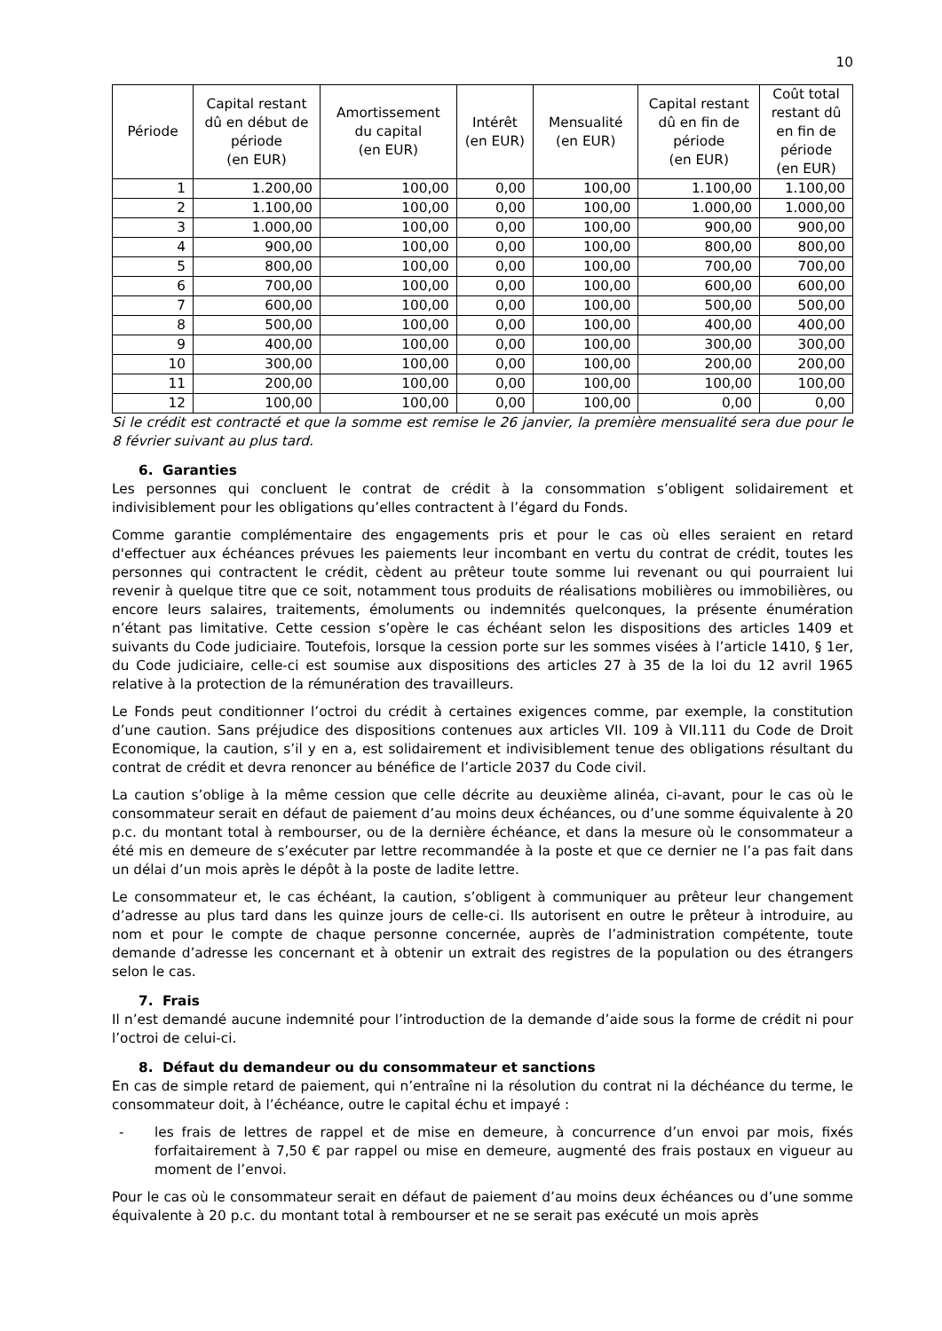10
| Période | Capital restant dû en début de période (en EUR) | Amortissement du capital (en EUR) | Intérêt (en EUR) | Mensualité (en EUR) | Capital restant dû en fin de période (en EUR) | Coût total restant dû en fin de période (en EUR) |
| --- | --- | --- | --- | --- | --- | --- |
| 1 | 1.200,00 | 100,00 | 0,00 | 100,00 | 1.100,00 | 1.100,00 |
| 2 | 1.100,00 | 100,00 | 0,00 | 100,00 | 1.000,00 | 1.000,00 |
| 3 | 1.000,00 | 100,00 | 0,00 | 100,00 | 900,00 | 900,00 |
| 4 | 900,00 | 100,00 | 0,00 | 100,00 | 800,00 | 800,00 |
| 5 | 800,00 | 100,00 | 0,00 | 100,00 | 700,00 | 700,00 |
| 6 | 700,00 | 100,00 | 0,00 | 100,00 | 600,00 | 600,00 |
| 7 | 600,00 | 100,00 | 0,00 | 100,00 | 500,00 | 500,00 |
| 8 | 500,00 | 100,00 | 0,00 | 100,00 | 400,00 | 400,00 |
| 9 | 400,00 | 100,00 | 0,00 | 100,00 | 300,00 | 300,00 |
| 10 | 300,00 | 100,00 | 0,00 | 100,00 | 200,00 | 200,00 |
| 11 | 200,00 | 100,00 | 0,00 | 100,00 | 100,00 | 100,00 |
| 12 | 100,00 | 100,00 | 0,00 | 100,00 | 0,00 | 0,00 |
Si le crédit est contracté et que la somme est remise le 26 janvier, la première mensualité sera due pour le 8 février suivant au plus tard.
6. Garanties
Les personnes qui concluent le contrat de crédit à la consommation s’obligent solidairement et indivisiblement pour les obligations qu’elles contractent à l’égard du Fonds.
Comme garantie complémentaire des engagements pris et pour le cas où elles seraient en retard d'effectuer aux échéances prévues les paiements leur incombant en vertu du contrat de crédit, toutes les personnes qui contractent le crédit, cèdent au prêteur toute somme lui revenant ou qui pourraient lui revenir à quelque titre que ce soit, notamment tous produits de réalisations mobilières ou immobilières, ou encore leurs salaires, traitements, émoluments ou indemnités quelconques, la présente énumération n’étant pas limitative. Cette cession s’opère le cas échéant selon les dispositions des articles 1409 et suivants du Code judiciaire. Toutefois, lorsque la cession porte sur les sommes visées à l’article 1410, § 1er, du Code judiciaire, celle-ci est soumise aux dispositions des articles 27 à 35 de la loi du 12 avril 1965 relative à la protection de la rémunération des travailleurs.
Le Fonds peut conditionner l’octroi du crédit à certaines exigences comme, par exemple, la constitution d’une caution. Sans préjudice des dispositions contenues aux articles VII. 109 à VII.111 du Code de Droit Economique, la caution, s’il y en a, est solidairement et indivisiblement tenue des obligations résultant du contrat de crédit et devra renoncer au bénéfice de l’article 2037 du Code civil.
La caution s’oblige à la même cession que celle décrite au deuxième alinéa, ci-avant, pour le cas où le consommateur serait en défaut de paiement d’au moins deux échéances, ou d’une somme équivalente à 20 p.c. du montant total à rembourser, ou de la dernière échéance, et dans la mesure où le consommateur a été mis en demeure de s’exécuter par lettre recommandée à la poste et que ce dernier ne l’a pas fait dans un délai d’un mois après le dépôt à la poste de ladite lettre.
Le consommateur et, le cas échéant, la caution, s’obligent à communiquer au prêteur leur changement d’adresse au plus tard dans les quinze jours de celle-ci. Ils autorisent en outre le prêteur à introduire, au nom et pour le compte de chaque personne concernée, auprès de l’administration compétente, toute demande d’adresse les concernant et à obtenir un extrait des registres de la population ou des étrangers selon le cas.
7. Frais
Il n’est demandé aucune indemnité pour l’introduction de la demande d’aide sous la forme de crédit ni pour l’octroi de celui-ci.
8. Défaut du demandeur ou du consommateur et sanctions
En cas de simple retard de paiement, qui n’entraîne ni la résolution du contrat ni la déchéance du terme, le consommateur doit, à l’échéance, outre le capital échu et impayé :
- les frais de lettres de rappel et de mise en demeure, à concurrence d’un envoi par mois, fixés forfaitairement à 7,50 € par rappel ou mise en demeure, augmenté des frais postaux en vigueur au moment de l’envoi.
Pour le cas où le consommateur serait en défaut de paiement d’au moins deux échéances ou d’une somme équivalente à 20 p.c. du montant total à rembourser et ne se serait pas exécuté un mois après